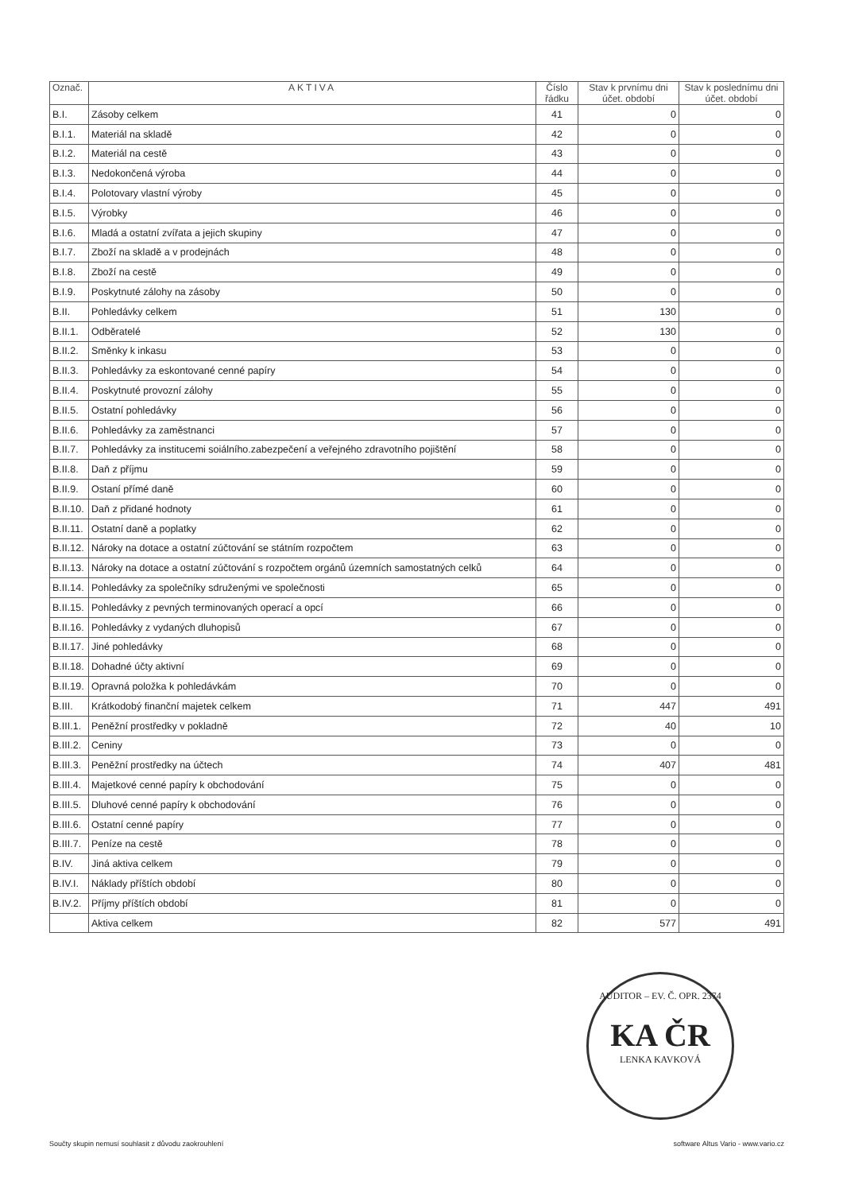| Označ. | AKTIVA | Číslo řádku | Stav k prvnímu dni účet. období | Stav k poslednímu dni účet. období |
| --- | --- | --- | --- | --- |
| B.I. | Zásoby celkem | 41 | 0 | 0 |
| B.I.1. | Materiál na skladě | 42 | 0 | 0 |
| B.I.2. | Materiál na cestě | 43 | 0 | 0 |
| B.I.3. | Nedokončená výroba | 44 | 0 | 0 |
| B.I.4. | Polotovary vlastní výroby | 45 | 0 | 0 |
| B.I.5. | Výrobky | 46 | 0 | 0 |
| B.I.6. | Mladá a ostatní zvířata a jejich skupiny | 47 | 0 | 0 |
| B.I.7. | Zboží na skladě a v prodejnách | 48 | 0 | 0 |
| B.I.8. | Zboží na cestě | 49 | 0 | 0 |
| B.I.9. | Poskytnuté zálohy na zásoby | 50 | 0 | 0 |
| B.II. | Pohledávky celkem | 51 | 130 | 0 |
| B.II.1. | Odběratelé | 52 | 130 | 0 |
| B.II.2. | Směnky k inkasu | 53 | 0 | 0 |
| B.II.3. | Pohledávky za eskontované cenné papíry | 54 | 0 | 0 |
| B.II.4. | Poskytnuté provozní zálohy | 55 | 0 | 0 |
| B.II.5. | Ostatní pohledávky | 56 | 0 | 0 |
| B.II.6. | Pohledávky za zaměstnanci | 57 | 0 | 0 |
| B.II.7. | Pohledávky za institucemi soiálního.zabezpečení a veřejného zdravotního pojištění | 58 | 0 | 0 |
| B.II.8. | Daň z příjmu | 59 | 0 | 0 |
| B.II.9. | Ostaní přímé daně | 60 | 0 | 0 |
| B.II.10. | Daň z přidané hodnoty | 61 | 0 | 0 |
| B.II.11. | Ostatní daně a poplatky | 62 | 0 | 0 |
| B.II.12. | Nároky na dotace a ostatní zúčtování se státním rozpočtem | 63 | 0 | 0 |
| B.II.13. | Nároky na dotace a ostatní zúčtování s rozpočtem orgánů územních samostatných celků | 64 | 0 | 0 |
| B.II.14. | Pohledávky za společníky sdruženými ve společnosti | 65 | 0 | 0 |
| B.II.15. | Pohledávky z pevných terminovaných operací a opcí | 66 | 0 | 0 |
| B.II.16. | Pohledávky z vydaných dluhopisů | 67 | 0 | 0 |
| B.II.17. | Jiné pohledávky | 68 | 0 | 0 |
| B.II.18. | Dohadné účty aktivní | 69 | 0 | 0 |
| B.II.19. | Opravná položka k pohledávkám | 70 | 0 | 0 |
| B.III. | Krátkodobý finanční majetek celkem | 71 | 447 | 491 |
| B.III.1. | Peněžní prostředky v pokladně | 72 | 40 | 10 |
| B.III.2. | Ceniny | 73 | 0 | 0 |
| B.III.3. | Peněžní prostředky na účtech | 74 | 407 | 481 |
| B.III.4. | Majetkové cenné papíry k obchodování | 75 | 0 | 0 |
| B.III.5. | Dluhové cenné papíry k obchodování | 76 | 0 | 0 |
| B.III.6. | Ostatní cenné papíry | 77 | 0 | 0 |
| B.III.7. | Peníze na cestě | 78 | 0 | 0 |
| B.IV. | Jiná aktiva celkem | 79 | 0 | 0 |
| B.IV.I. | Náklady příštích období | 80 | 0 | 0 |
| B.IV.2. | Příjmy příštích období | 81 | 0 | 0 |
| | Aktiva celkem | 82 | 577 | 491 |
AUDITOR – EV. Č. OPR. 2374
KA ČR
LENKA KAVKOVÁ
Součty skupin nemusí souhlasit z důvodu zaokrouhlení software Altus Vario - www.vario.cz